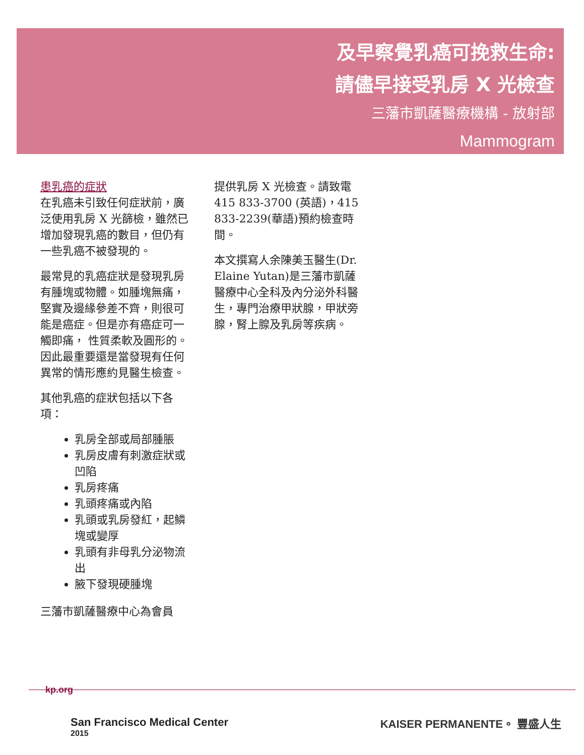及早察覺乳癌可挽救生命:
請儘早接受乳房 X 光檢查
三藩市凱薩醫療機構 - 放射部
Mammogram
患乳癌的症狀
在乳癌未引致任何症狀前，廣泛使用乳房 X 光篩檢，雖然已增加發現乳癌的數目，但仍有一些乳癌不被發現的。
最常見的乳癌症狀是發現乳房有腫塊或物體。如腫塊無痛，堅實及邊緣參差不齊，則很可能是癌症。但是亦有癌症可一觸即痛， 性質柔軟及圓形的。因此最重要還是當發現有任何異常的情形應約見醫生檢查。
其他乳癌的症狀包括以下各項：
乳房全部或局部腫脹
乳房皮膚有刺激症狀或凹陷
乳房疼痛
乳頭疼痛或內陷
乳頭或乳房發紅，起鱗塊或變厚
乳頭有非母乳分泌物流出
腋下發現硬腫塊
三藩市凱薩醫療中心為會員
提供乳房 X 光檢查。請致電 415 833-3700 (英語)，415 833-2239(華語)預約檢查時間。
本文撰寫人余陳美玉醫生(Dr. Elaine Yutan)是三藩市凱薩醫療中心全科及內分泌外科醫生，專門治療甲狀腺，甲狀旁腺，腎上腺及乳房等疾病。
kp.org
San Francisco Medical Center
2015
KAISER PERMANENTE。 豐盛人生